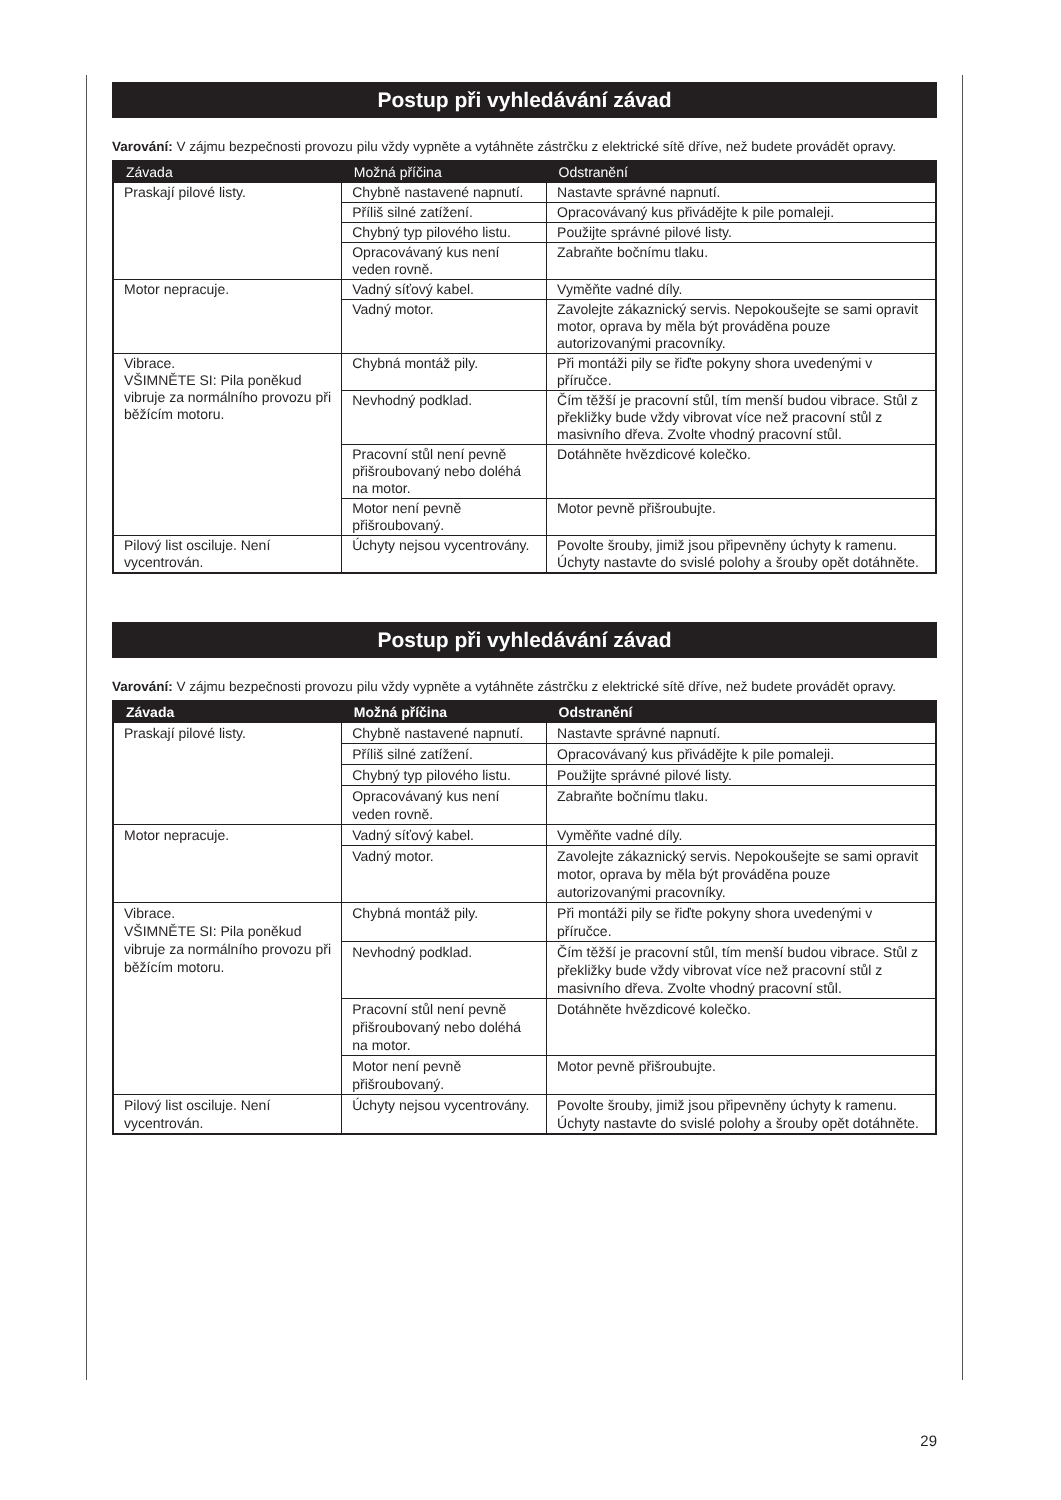Postup při vyhledávání závad
Varování: V zájmu bezpečnosti provozu pilu vždy vypněte a vytáhněte zástrčku z elektrické sítě dříve, než budete provádět opravy.
| Závada | Možná příčina | Odstranění |
| --- | --- | --- |
| Praskají pilové listy. | Chybně nastavené napnutí. | Nastavte správné napnutí. |
| | Příliš silné zatížení. | Opracovávaný kus přivádějte k pile pomaleji. |
| | Chybný typ pilového listu. | Použijte správné pilové listy. |
| | Opracovávaný kus není veden rovně. | Zabraňte bočnímu tlaku. |
| Motor nepracuje. | Vadný síťový kabel. | Vyměňte vadné díly. |
| | Vadný motor. | Zavolejte zákaznický servis. Nepokoušejte se sami opravit motor, oprava by měla být prováděna pouze autorizovanými pracovníky. |
| Vibrace. VŠIMNĚTE SI: Pila poněkud vibruje za normálního provozu při běžícím motoru. | Chybná montáž pily. | Při montáži pily se řiďte pokyny shora uvedenými v příručce. |
| | Nevhodný podklad. | Čím těžší je pracovní stůl, tím menší budou vibrace. Stůl z překližky bude vždy vibrovat více než pracovní stůl z masivního dřeva. Zvolte vhodný pracovní stůl. |
| | Pracovní stůl není pevně přišroubovaný nebo doléhá na motor. | Dotáhněte hvězdicové kolečko. |
| | Motor není pevně přišroubovaný. | Motor pevně přišroubujte. |
| Pilový list osciluje. Není vycentrován. | Úchyty nejsou vycentrovány. | Povolte šrouby, jimiž jsou připevněny úchyty k ramenu. Úchyty nastavte do svislé polohy a šrouby opět dotáhněte. |
Postup při vyhledávání závad
Varování: V zájmu bezpečnosti provozu pilu vždy vypněte a vytáhněte zástrčku z elektrické sítě dříve, než budete provádět opravy.
| Závada | Možná příčina | Odstranění |
| --- | --- | --- |
| Praskají pilové listy. | Chybně nastavené napnutí. | Nastavte správné napnutí. |
| | Příliš silné zatížení. | Opracovávaný kus přivádějte k pile pomaleji. |
| | Chybný typ pilového listu. | Použijte správné pilové listy. |
| | Opracovávaný kus není veden rovně. | Zabraňte bočnímu tlaku. |
| Motor nepracuje. | Vadný síťový kabel. | Vyměňte vadné díly. |
| | Vadný motor. | Zavolejte zákaznický servis. Nepokoušejte se sami opravit motor, oprava by měla být prováděna pouze autorizovanými pracovníky. |
| Vibrace. VŠIMNĚTE SI: Pila poněkud vibruje za normálního provozu při běžícím motoru. | Chybná montáž pily. | Při montáži pily se řiďte pokyny shora uvedenými v příručce. |
| | Nevhodný podklad. | Čím těžší je pracovní stůl, tím menší budou vibrace. Stůl z překližky bude vždy vibrovat více než pracovní stůl z masivního dřeva. Zvolte vhodný pracovní stůl. |
| | Pracovní stůl není pevně přišroubovaný nebo doléhá na motor. | Dotáhněte hvězdicové kolečko. |
| | Motor není pevně přišroubovaný. | Motor pevně přišroubujte. |
| Pilový list osciluje. Není vycentrován. | Úchyty nejsou vycentrovány. | Povolte šrouby, jimiž jsou připevněny úchyty k ramenu. Úchyty nastavte do svislé polohy a šrouby opět dotáhněte. |
29